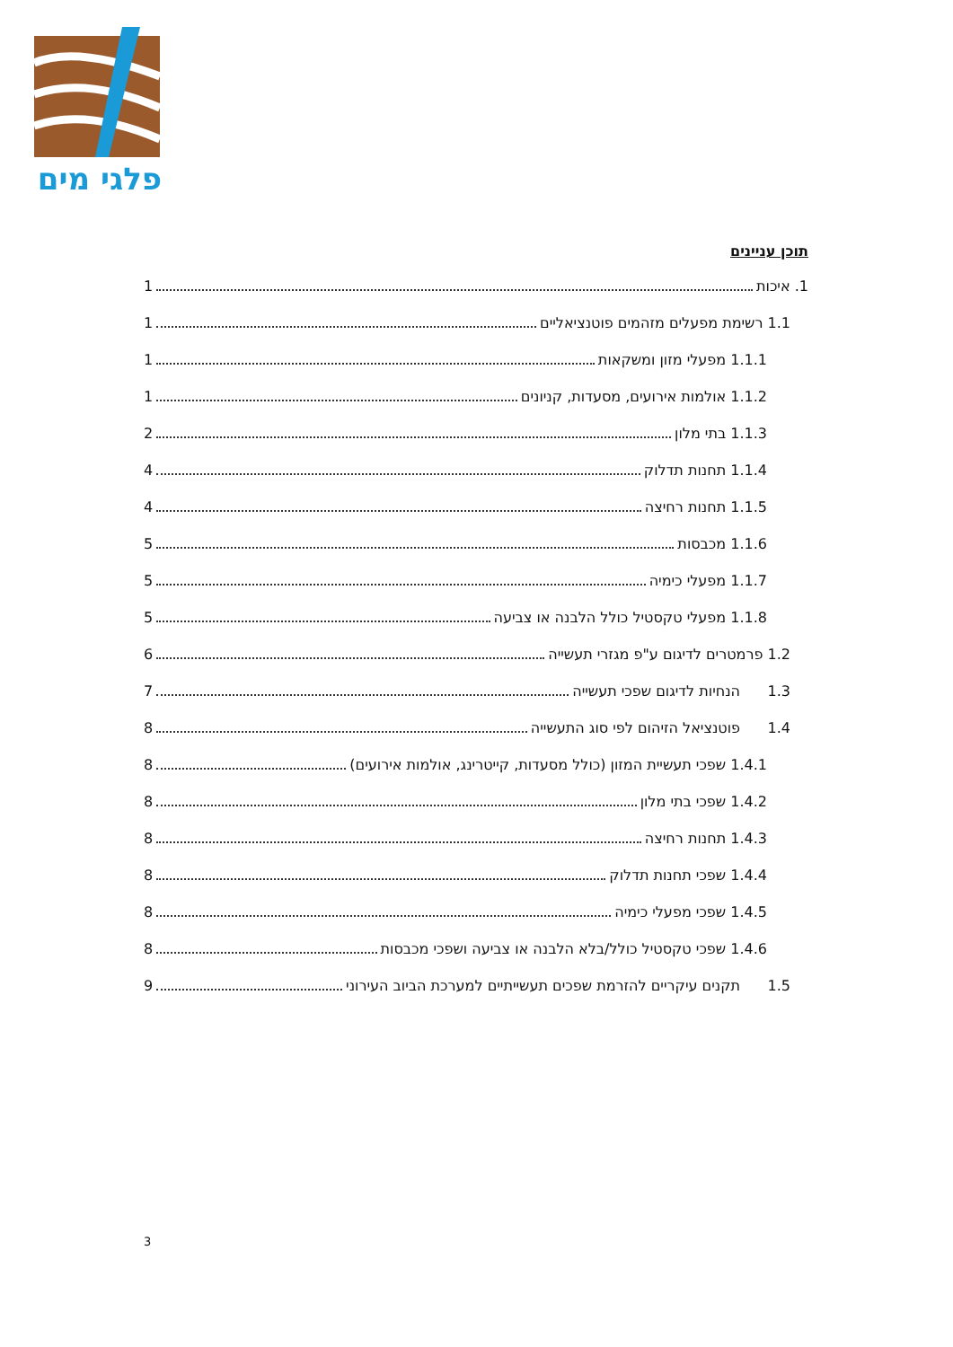פלגי מים
תוכן עניינים
1. איכות 1
1.1 רשימת מפעלים מזהמים פוטנציאליים 1
1.1.1 מפעלי מזון ומשקאות 1
1.1.2 אולמות אירועים, מסעדות, קניונים 1
1.1.3 בתי מלון 2
1.1.4 תחנות תדלוק 4
1.1.5 תחנות רחיצה 4
1.1.6 מכבסות 5
1.1.7 מפעלי כימיה 5
1.1.8 מפעלי טקסטיל כולל הלבנה או צביעה 5
1.2 פרמטרים לדיגום ע"פ מגזרי תעשייה 6
1.3 הנחיות לדיגום שפכי תעשייה 7
1.4 פוטנציאל הזיהום לפי סוג התעשייה 8
1.4.1 שפכי תעשיית המזון (כולל מסעדות, קייטרינג, אולמות אירועים) 8
1.4.2 שפכי בתי מלון 8
1.4.3 תחנות רחיצה 8
1.4.4 שפכי תחנות תדלוק 8
1.4.5 שפכי מפעלי כימיה 8
1.4.6 שפכי טקסטיל כולל/בלא הלבנה או צביעה ושפכי מכבסות 8
1.5 תקנים עיקריים להזרמת שפכים תעשייתיים למערכת הביוב העירוני 9
3